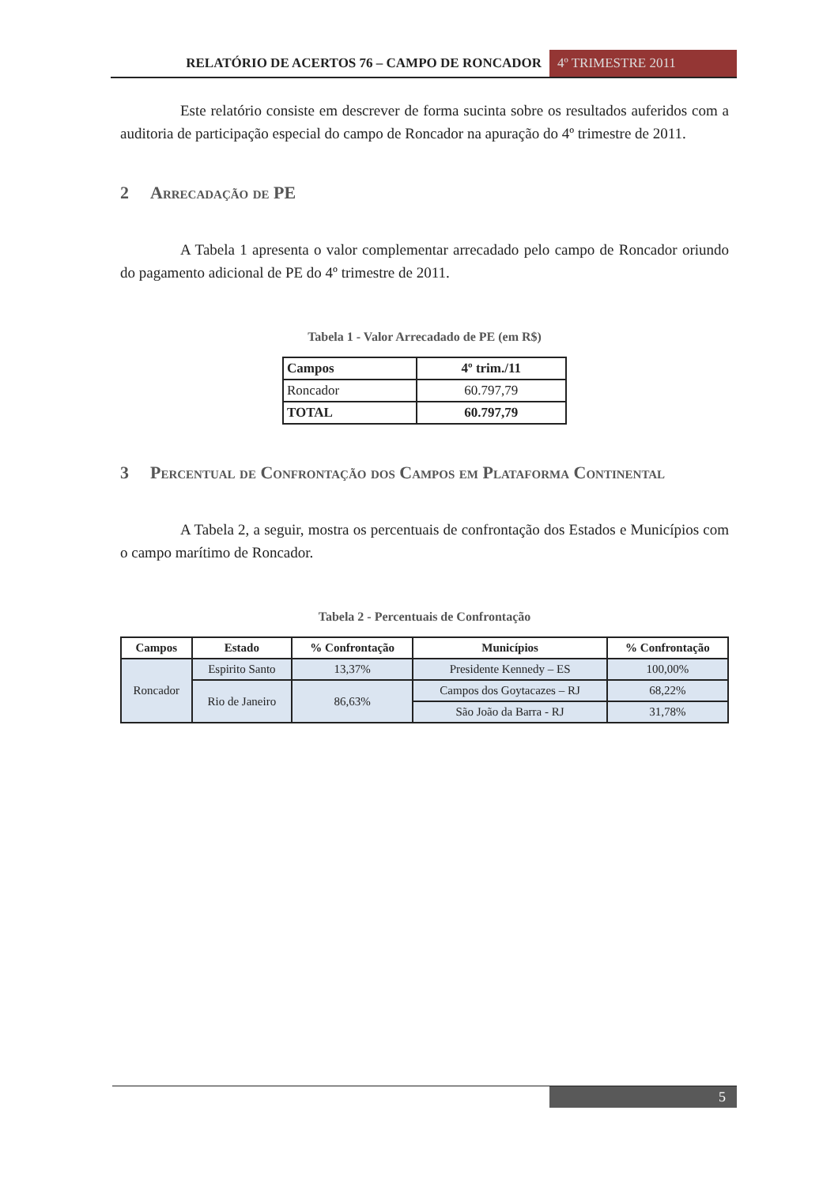RELATÓRIO DE ACERTOS 76 – CAMPO DE RONCADOR
4º TRIMESTRE 2011
Este relatório consiste em descrever de forma sucinta sobre os resultados auferidos com a auditoria de participação especial do campo de Roncador na apuração do 4º trimestre de 2011.
2 Arrecadação de PE
A Tabela 1 apresenta o valor complementar arrecadado pelo campo de Roncador oriundo do pagamento adicional de PE do 4º trimestre de 2011.
Tabela 1 - Valor Arrecadado de PE (em R$)
| Campos | 4º trim./11 |
| --- | --- |
| Roncador | 60.797,79 |
| TOTAL | 60.797,79 |
3 Percentual de Confrontação dos Campos em Plataforma Continental
A Tabela 2, a seguir, mostra os percentuais de confrontação dos Estados e Municípios com o campo marítimo de Roncador.
Tabela 2 - Percentuais de Confrontação
| Campos | Estado | % Confrontação | Municípios | % Confrontação |
| --- | --- | --- | --- | --- |
| Roncador | Espirito Santo | 13,37% | Presidente Kennedy – ES | 100,00% |
| | Rio de Janeiro | 86,63% | Campos dos Goytacazes – RJ | 68,22% |
| | | | São João da Barra - RJ | 31,78% |
5